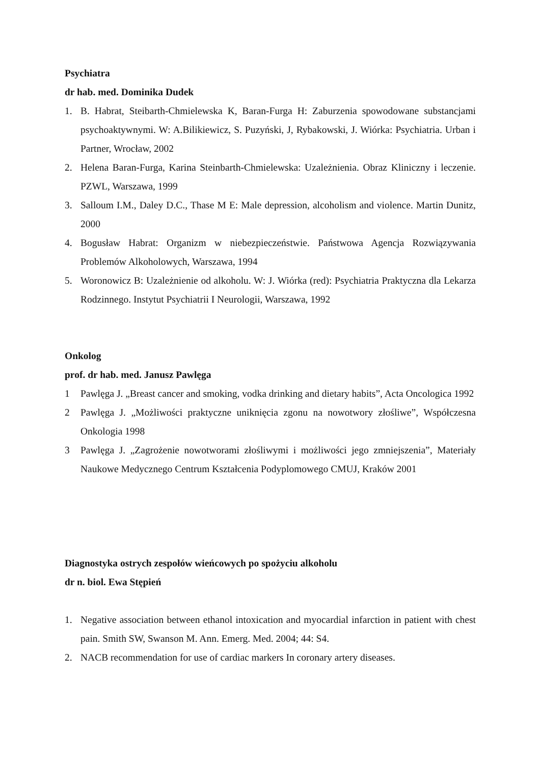Psychiatra
dr hab. med. Dominika Dudek
1. B. Habrat, Steibarth-Chmielewska K, Baran-Furga H: Zaburzenia spowodowane substancjami psychoaktywnymi. W: A.Bilikiewicz, S. Puzyński, J, Rybakowski, J. Wiórka: Psychiatria. Urban i Partner, Wrocław, 2002
2. Helena Baran-Furga, Karina Steinbarth-Chmielewska: Uzależnienia. Obraz Kliniczny i leczenie. PZWL, Warszawa, 1999
3. Salloum I.M., Daley D.C., Thase M E: Male depression, alcoholism and violence. Martin Dunitz, 2000
4. Bogusław Habrat: Organizm w niebezpieczeństwie. Państwowa Agencja Rozwiązywania Problemów Alkoholowych, Warszawa, 1994
5. Woronowicz B: Uzależnienie od alkoholu. W: J. Wiórka (red): Psychiatria Praktyczna dla Lekarza Rodzinnego. Instytut Psychiatrii I Neurologii, Warszawa, 1992
Onkolog
prof. dr hab. med. Janusz Pawlęga
1 Pawlęga J. „Breast cancer and smoking, vodka drinking and dietary habits”, Acta Oncologica 1992
2 Pawlęga J. „Możliwości praktyczne uniknięcia zgonu na nowotwory złośliwe”, Współczesna Onkologia 1998
3 Pawlęga J. „Zagrożenie nowotworami złośliwymi i możliwości jego zmniejszenia”, Materiały Naukowe Medycznego Centrum Kształcenia Podyplomowego CMUJ, Kraków 2001
Diagnostyka ostrych zespołów wieńcowych po spożyciu alkoholu
dr n. biol. Ewa Stępień
1. Negative association between ethanol intoxication and myocardial infarction in patient with chest pain. Smith SW, Swanson M. Ann. Emerg. Med. 2004; 44: S4.
2. NACB recommendation for use of cardiac markers In coronary artery diseases.